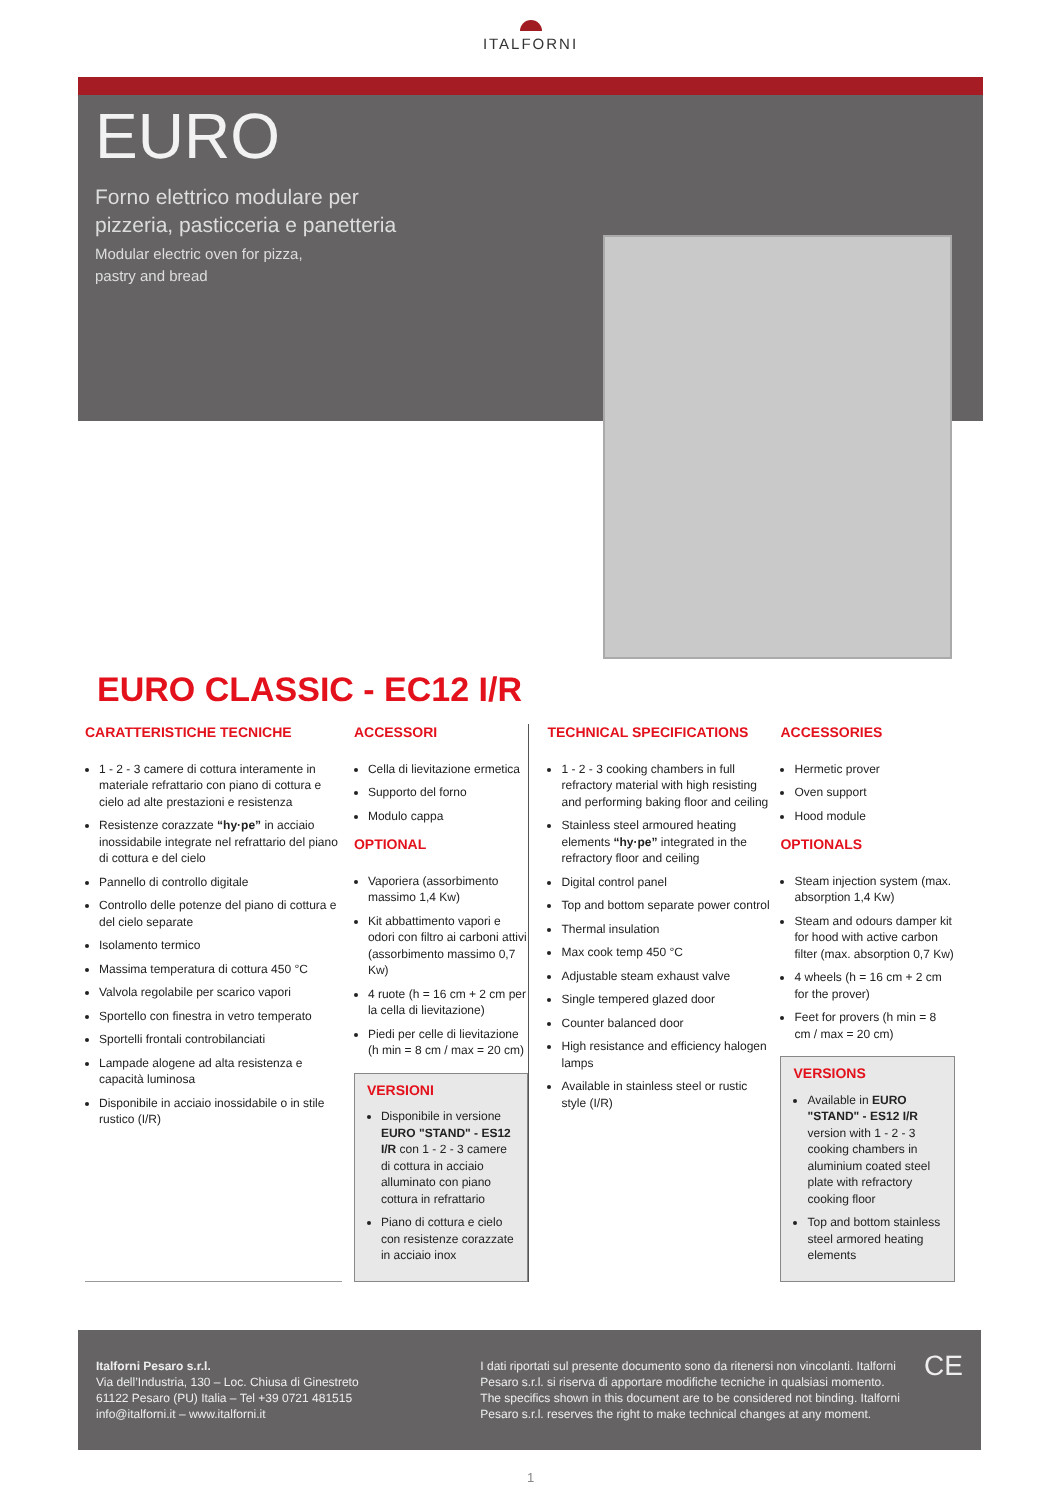ITALFORNI
EURO
Forno elettrico modulare per
pizzeria, pasticceria e panetteria
Modular electric oven for pizza,
pastry and bread
EURO CLASSIC - EC12 I/R
CARATTERISTICHE TECNICHE
1 - 2 - 3 camere di cottura interamente in materiale refrattario con piano di cottura e cielo ad alte prestazioni e resistenza
Resistenze corazzate “hy·pe” in acciaio inossidabile integrate nel refrattario del piano di cottura e del cielo
Pannello di controllo digitale
Controllo delle potenze del piano di cottura e del cielo separate
Isolamento termico
Massima temperatura di cottura 450 °C
Valvola regolabile per scarico vapori
Sportello con finestra in vetro temperato
Sportelli frontali controbilanciati
Lampade alogene ad alta resistenza e capacità luminosa
Disponibile in acciaio inossidabile o in stile rustico (I/R)
ACCESSORI
Cella di lievitazione ermetica
Supporto del forno
Modulo cappa
OPTIONAL
Vaporiera (assorbimento massimo 1,4 Kw)
Kit abbattimento vapori e odori con filtro ai carboni attivi (assorbimento massimo 0,7 Kw)
4 ruote (h = 16 cm + 2 cm per la cella di lievitazione)
Piedi per celle di lievitazione (h min = 8 cm / max = 20 cm)
VERSIONI
Disponibile in versione EURO "STAND" - ES12 I/R con 1 - 2 - 3 camere di cottura in acciaio alluminato con piano cottura in refrattario
Piano di cottura e cielo con resistenze corazzate in acciaio inox
TECHNICAL SPECIFICATIONS
1 - 2 - 3 cooking chambers in full refractory material with high resisting and performing baking floor and ceiling
Stainless steel armoured heating elements “hy·pe” integrated in the refractory floor and ceiling
Digital control panel
Top and bottom separate power control
Thermal insulation
Max cook temp 450 °C
Adjustable steam exhaust valve
Single tempered glazed door
Counter balanced door
High resistance and efficiency halogen lamps
Available in stainless steel or rustic style (I/R)
ACCESSORIES
Hermetic prover
Oven support
Hood module
OPTIONALS
Steam injection system (max. absorption 1,4 Kw)
Steam and odours damper kit for hood with active carbon filter (max. absorption 0,7 Kw)
4 wheels (h = 16 cm + 2 cm for the prover)
Feet for provers (h min = 8 cm / max = 20 cm)
VERSIONS
Available in EURO "STAND" - ES12 I/R version with 1 - 2 - 3 cooking chambers in aluminium coated steel plate with refractory cooking floor
Top and bottom stainless steel armored heating elements
Italforni Pesaro s.r.l.
Via dell’Industria, 130 – Loc. Chiusa di Ginestreto
61122 Pesaro (PU) Italia – Tel +39 0721 481515
info@italforni.it – www.italforni.it
I dati riportati sul presente documento sono da ritenersi non vincolanti. Italforni Pesaro s.r.l. si riserva di apportare modifiche tecniche in qualsiasi momento. The specifics shown in this document are to be considered not binding. Italforni Pesaro s.r.l. reserves the right to make technical changes at any moment.
CE
1